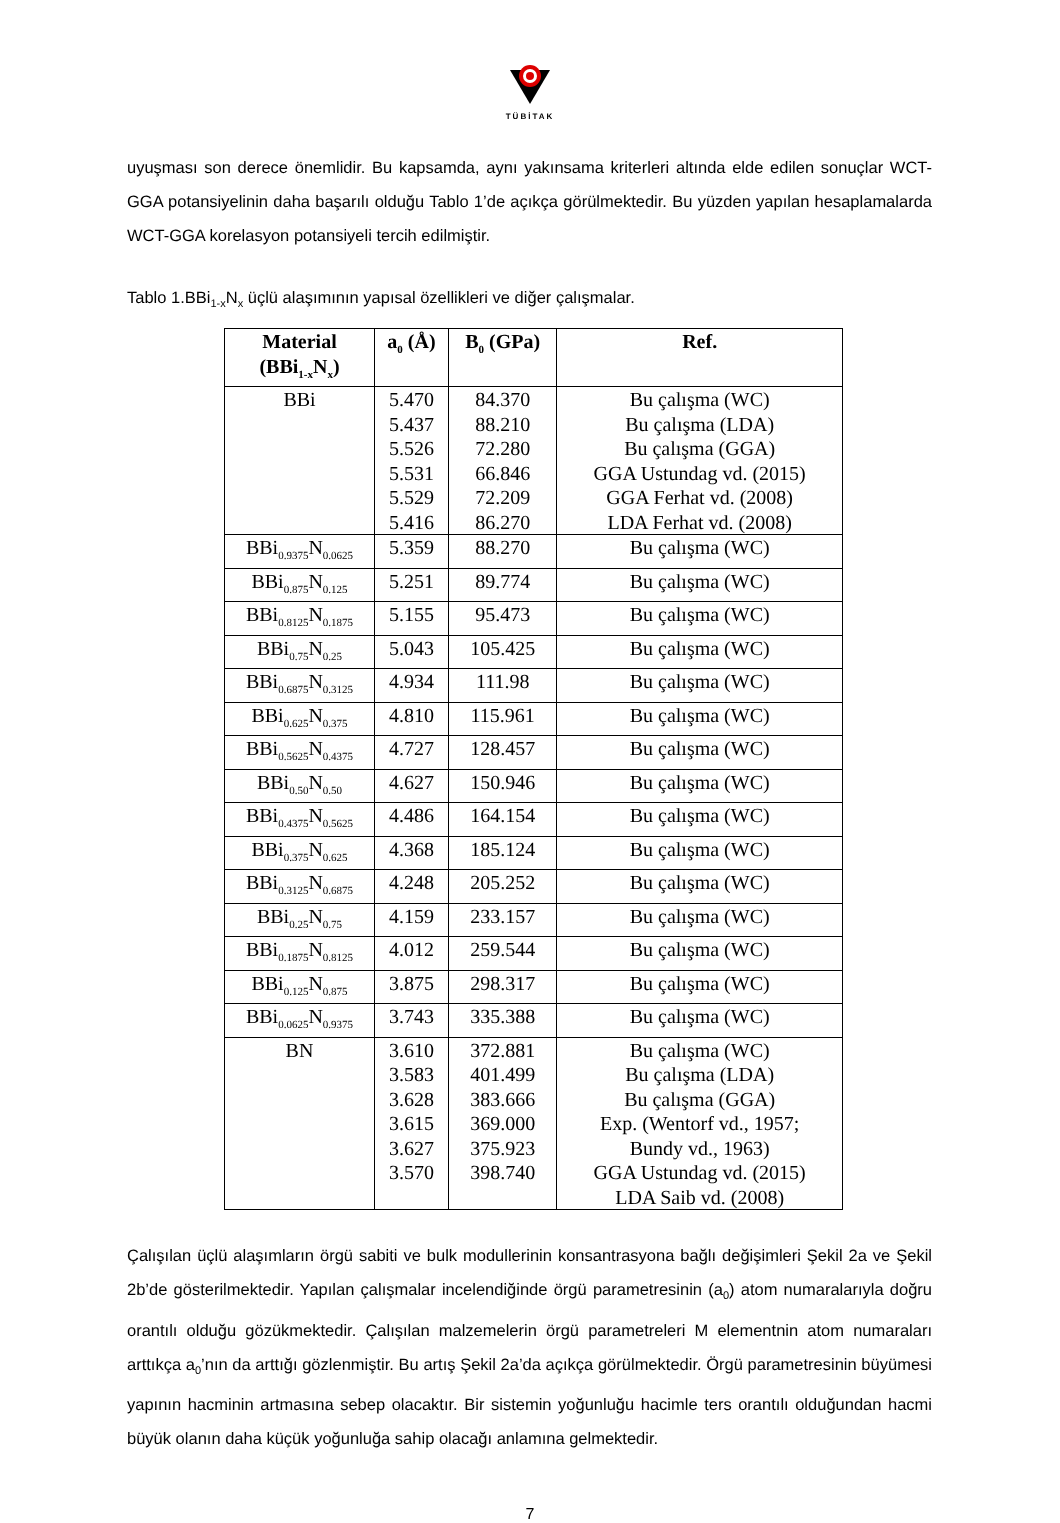TÜBİTAK
uyuşması son derece önemlidir. Bu kapsamda, aynı yakınsama kriterleri altında elde edilen sonuçlar WCT-GGA potansiyelinin daha başarılı olduğu Tablo 1’de açıkça görülmektedir. Bu yüzden yapılan hesaplamalarda WCT-GGA korelasyon potansiyeli tercih edilmiştir.
Tablo 1.BBi<sub>1-x</sub>N<sub>x</sub> üçlü alaşımının yapısal özellikleri ve diğer çalışmalar.
| Material (BBi<sub>1-x</sub>N<sub>x</sub>) | a<sub>0</sub> (Å) | B<sub>0</sub> (GPa) | Ref. |
| --- | --- | --- | --- |
| BBi | 5.470 5.437 5.526 5.531 5.529 5.416 | 84.370 88.210 72.280 66.846 72.209 86.270 | Bu çalışma (WC) Bu çalışma (LDA) Bu çalışma (GGA) GGA Ustundag vd. (2015) GGA Ferhat vd. (2008) LDA Ferhat vd. (2008) |
| BBi<sub>0.9375</sub>N<sub>0.0625</sub> | 5.359 | 88.270 | Bu çalışma (WC) |
| BBi<sub>0.875</sub>N<sub>0.125</sub> | 5.251 | 89.774 | Bu çalışma (WC) |
| BBi<sub>0.8125</sub>N<sub>0.1875</sub> | 5.155 | 95.473 | Bu çalışma (WC) |
| BBi<sub>0.75</sub>N<sub>0.25</sub> | 5.043 | 105.425 | Bu çalışma (WC) |
| BBi<sub>0.6875</sub>N<sub>0.3125</sub> | 4.934 | 111.98 | Bu çalışma (WC) |
| BBi<sub>0.625</sub>N<sub>0.375</sub> | 4.810 | 115.961 | Bu çalışma (WC) |
| BBi<sub>0.5625</sub>N<sub>0.4375</sub> | 4.727 | 128.457 | Bu çalışma (WC) |
| BBi<sub>0.50</sub>N<sub>0.50</sub> | 4.627 | 150.946 | Bu çalışma (WC) |
| BBi<sub>0.4375</sub>N<sub>0.5625</sub> | 4.486 | 164.154 | Bu çalışma (WC) |
| BBi<sub>0.375</sub>N<sub>0.625</sub> | 4.368 | 185.124 | Bu çalışma (WC) |
| BBi<sub>0.3125</sub>N<sub>0.6875</sub> | 4.248 | 205.252 | Bu çalışma (WC) |
| BBi<sub>0.25</sub>N<sub>0.75</sub> | 4.159 | 233.157 | Bu çalışma (WC) |
| BBi<sub>0.1875</sub>N<sub>0.8125</sub> | 4.012 | 259.544 | Bu çalışma (WC) |
| BBi<sub>0.125</sub>N<sub>0.875</sub> | 3.875 | 298.317 | Bu çalışma (WC) |
| BBi<sub>0.0625</sub>N<sub>0.9375</sub> | 3.743 | 335.388 | Bu çalışma (WC) |
| BN | 3.610 3.583 3.628 3.615 3.627 3.570 | 372.881 401.499 383.666 369.000 375.923 398.740 | Bu çalışma (WC) Bu çalışma (LDA) Bu çalışma (GGA) Exp. (Wentorf vd., 1957; Bundy vd., 1963) GGA Ustundag vd. (2015) LDA Saib vd. (2008) |
Çalışılan üçlü alaşımların örgü sabiti ve bulk modullerinin konsantrasyona bağlı değişimleri Şekil 2a ve Şekil 2b’de gösterilmektedir. Yapılan çalışmalar incelendiğinde örgü parametresinin (a<sub>0</sub>) atom numaralarıyla doğru orantılı olduğu gözükmektedir. Çalışılan malzemelerin örgü parametreleri M elementnin atom numaraları arttıkça a<sub>0</sub>’nın da arttığı gözlenmiştir. Bu artış Şekil 2a’da açıkça görülmektedir. Örgü parametresinin büyümesi yapının hacminin artmasına sebep olacaktır. Bir sistemin yoğunluğu hacimle ters orantılı olduğundan hacmi büyük olanın daha küçük yoğunluğa sahip olacağı anlamına gelmektedir.
7